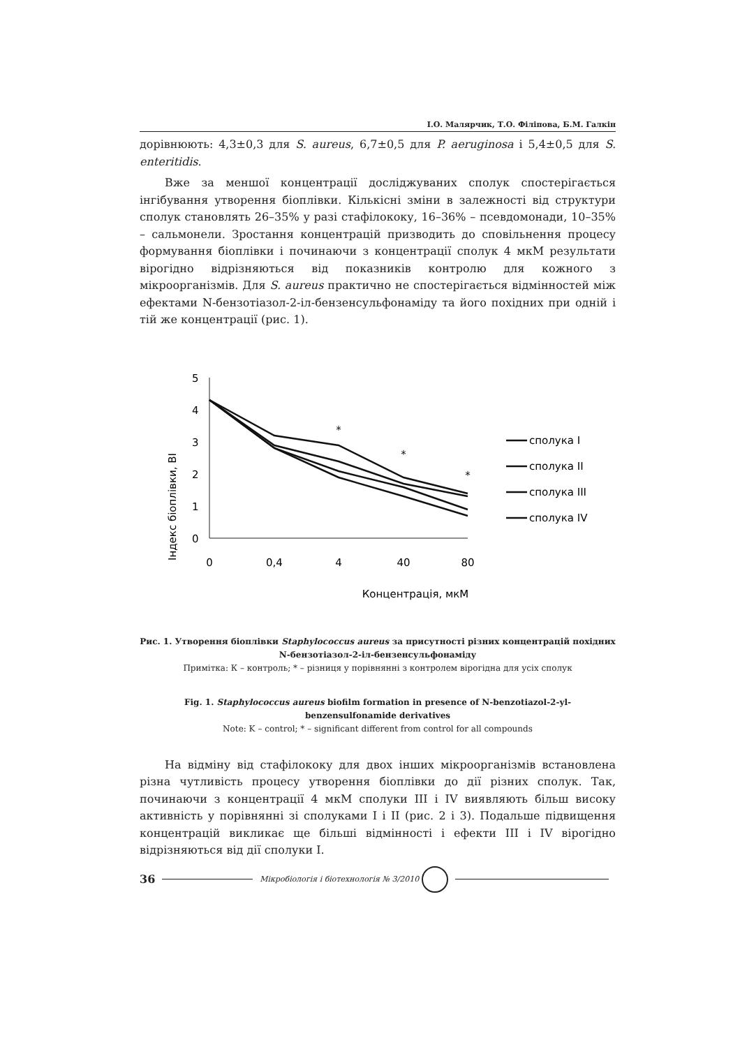І.О. Малярчик, Т.О. Філіпова, Б.М. Галкін
дорівнюють: 4,3±0,3 для S. aureus, 6,7±0,5 для P. aeruginosa і 5,4±0,5 для S. enteritidis.
Вже за меншої концентрації досліджуваних сполук спостерігається інгібування утворення біоплівки. Кількісні зміни в залежності від структури сполук становлять 26–35% у разі стафілококу, 16–36% – псевдомонади, 10–35% – сальмонели. Зростання концентрацій призводить до сповільнення процесу формування біоплівки і починаючи з концентрації сполук 4 мкМ результати вірогідно відрізняються від показників контролю для кожного з мікроорганізмів. Для S. aureus практично не спостерігається відмінностей між ефектами N-бензотіазол-2-іл-бензенсульфонаміду та його похідних при одній і тій же концентрації (рис. 1).
Індекс біоплівки, ВІ
5
4
3
2
1
0
0
0,4
4
40
80
Концентрація, мкМ
*
*
*
сполука I
сполука II
сполука III
сполука IV
Рис. 1. Утворення біоплівки Staphylococcus aureus за присутності різних концентрацій похідних N-бензотіазол-2-іл-бензенсульфонаміду
Примітка: К – контроль; * – різниця у порівнянні з контролем вірогідна для усіх сполук
Fig. 1. Staphylococcus aureus biofilm formation in presence of N-benzotiazol-2-yl-benzensulfonamide derivatives
Note: K – control; * – significant different from control for all compounds
На відміну від стафілококу для двох інших мікроорганізмів встановлена різна чутливість процесу утворення біоплівки до дії різних сполук. Так, починаючи з концентрації 4 мкМ сполуки III і IV виявляють більш високу активність у порівнянні зі сполуками I і II (рис. 2 і 3). Подальше підвищення концентрацій викликає ще більші відмінності і ефекти III і IV вірогідно відрізняються від дії сполуки I.
36 Мікробіологія і біотехнологія № 3/2010